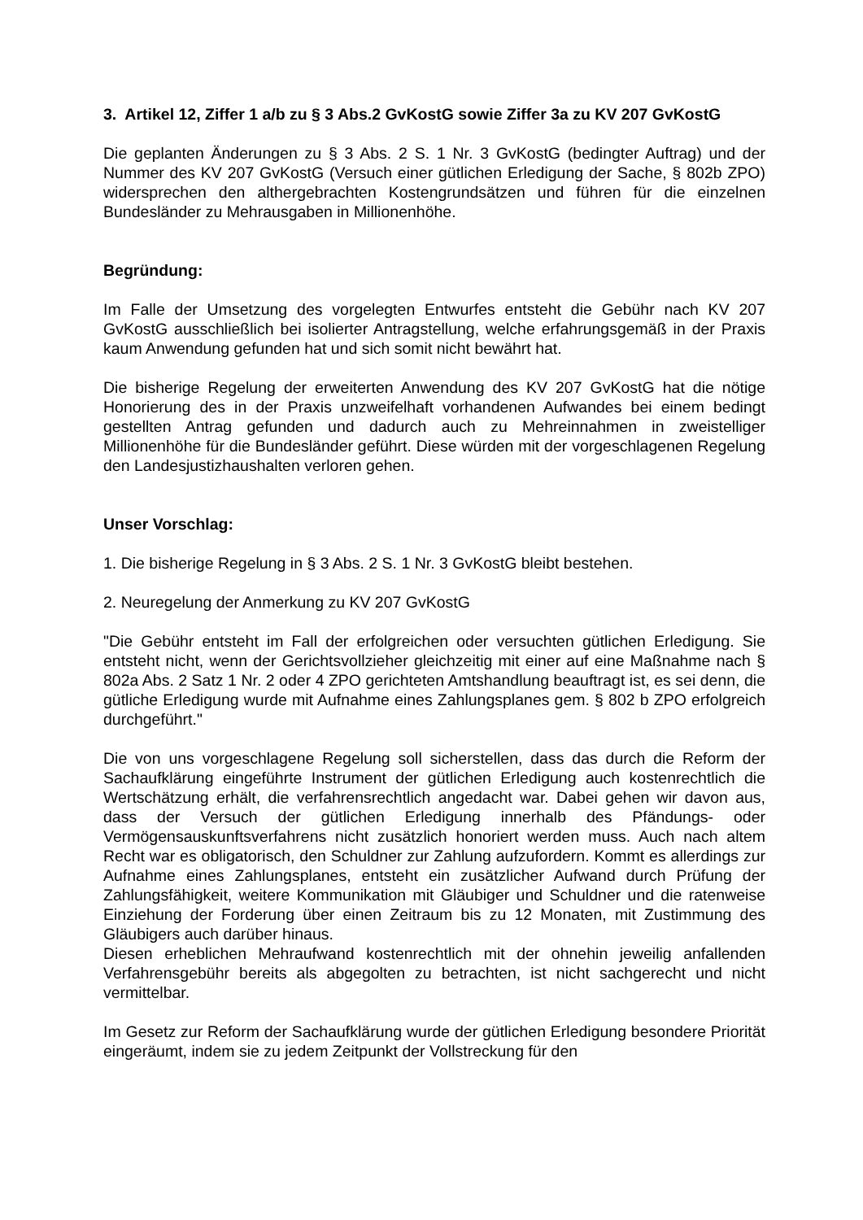3. Artikel 12, Ziffer 1 a/b zu § 3 Abs.2 GvKostG sowie Ziffer 3a zu KV 207 GvKostG
Die geplanten Änderungen zu § 3 Abs. 2 S. 1 Nr. 3 GvKostG (bedingter Auftrag) und der Nummer des KV 207 GvKostG (Versuch einer gütlichen Erledigung der Sache, § 802b ZPO) widersprechen den althergebrachten Kostengrundsätzen und führen für die einzelnen Bundesländer zu Mehrausgaben in Millionenhöhe.
Begründung:
Im Falle der Umsetzung des vorgelegten Entwurfes entsteht die Gebühr nach KV 207 GvKostG ausschließlich bei isolierter Antragstellung, welche erfahrungsgemäß in der Praxis kaum Anwendung gefunden hat und sich somit nicht bewährt hat.
Die bisherige Regelung der erweiterten Anwendung des KV 207 GvKostG hat die nötige Honorierung des in der Praxis unzweifelhaft vorhandenen Aufwandes bei einem bedingt gestellten Antrag gefunden und dadurch auch zu Mehreinnahmen in zweistelliger Millionenhöhe für die Bundesländer geführt. Diese würden mit der vorgeschlagenen Regelung den Landesjustizhaushalten verloren gehen.
Unser Vorschlag:
1. Die bisherige Regelung in § 3 Abs. 2 S. 1 Nr. 3 GvKostG bleibt bestehen.
2. Neuregelung der Anmerkung zu KV 207 GvKostG
"Die Gebühr entsteht im Fall der erfolgreichen oder versuchten gütlichen Erledigung. Sie entsteht nicht, wenn der Gerichtsvollzieher gleichzeitig mit einer auf eine Maßnahme nach § 802a Abs. 2 Satz 1 Nr. 2 oder 4 ZPO gerichteten Amtshandlung beauftragt ist, es sei denn, die gütliche Erledigung wurde mit Aufnahme eines Zahlungsplanes gem. § 802 b ZPO erfolgreich durchgeführt."
Die von uns vorgeschlagene Regelung soll sicherstellen, dass das durch die Reform der Sachaufklärung eingeführte Instrument der gütlichen Erledigung auch kostenrechtlich die Wertschätzung erhält, die verfahrensrechtlich angedacht war. Dabei gehen wir davon aus, dass der Versuch der gütlichen Erledigung innerhalb des Pfändungs- oder Vermögensauskunftsverfahrens nicht zusätzlich honoriert werden muss. Auch nach altem Recht war es obligatorisch, den Schuldner zur Zahlung aufzufordern. Kommt es allerdings zur Aufnahme eines Zahlungsplanes, entsteht ein zusätzlicher Aufwand durch Prüfung der Zahlungsfähigkeit, weitere Kommunikation mit Gläubiger und Schuldner und die ratenweise Einziehung der Forderung über einen Zeitraum bis zu 12 Monaten, mit Zustimmung des Gläubigers auch darüber hinaus.
Diesen erheblichen Mehraufwand kostenrechtlich mit der ohnehin jeweilig anfallenden Verfahrensgebühr bereits als abgegolten zu betrachten, ist nicht sachgerecht und nicht vermittelbar.
Im Gesetz zur Reform der Sachaufklärung wurde der gütlichen Erledigung besondere Priorität eingeräumt, indem sie zu jedem Zeitpunkt der Vollstreckung für den